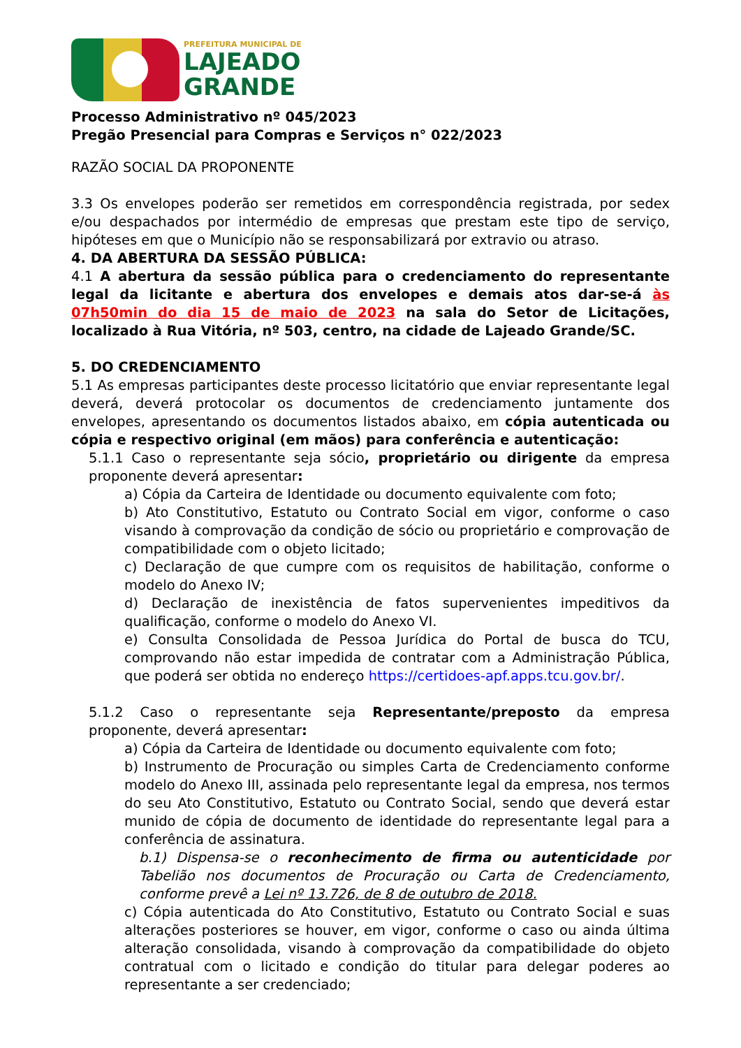PREFEITURA MUNICIPAL DE
LAJEADO
GRANDE
Processo Administrativo nº 045/2023
Pregão Presencial para Compras e Serviços n° 022/2023
RAZÃO SOCIAL DA PROPONENTE
3.3 Os envelopes poderão ser remetidos em correspondência registrada, por sedex e/ou despachados por intermédio de empresas que prestam este tipo de serviço, hipóteses em que o Município não se responsabilizará por extravio ou atraso.
4. DA ABERTURA DA SESSÃO PÚBLICA:
4.1 A abertura da sessão pública para o credenciamento do representante legal da licitante e abertura dos envelopes e demais atos dar-se-á às 07h50min do dia 15 de maio de 2023 na sala do Setor de Licitações, localizado à Rua Vitória, nº 503, centro, na cidade de Lajeado Grande/SC.
5. DO CREDENCIAMENTO
5.1 As empresas participantes deste processo licitatório que enviar representante legal deverá, deverá protocolar os documentos de credenciamento juntamente dos envelopes, apresentando os documentos listados abaixo, em cópia autenticada ou cópia e respectivo original (em mãos) para conferência e autenticação:
5.1.1 Caso o representante seja sócio, proprietário ou dirigente da empresa proponente deverá apresentar:
a) Cópia da Carteira de Identidade ou documento equivalente com foto;
b) Ato Constitutivo, Estatuto ou Contrato Social em vigor, conforme o caso visando à comprovação da condição de sócio ou proprietário e comprovação de compatibilidade com o objeto licitado;
c) Declaração de que cumpre com os requisitos de habilitação, conforme o modelo do Anexo IV;
d) Declaração de inexistência de fatos supervenientes impeditivos da qualificação, conforme o modelo do Anexo VI.
e) Consulta Consolidada de Pessoa Jurídica do Portal de busca do TCU, comprovando não estar impedida de contratar com a Administração Pública, que poderá ser obtida no endereço https://certidoes-apf.apps.tcu.gov.br/.
5.1.2 Caso o representante seja Representante/preposto da empresa proponente, deverá apresentar:
a) Cópia da Carteira de Identidade ou documento equivalente com foto;
b) Instrumento de Procuração ou simples Carta de Credenciamento conforme modelo do Anexo III, assinada pelo representante legal da empresa, nos termos do seu Ato Constitutivo, Estatuto ou Contrato Social, sendo que deverá estar munido de cópia de documento de identidade do representante legal para a conferência de assinatura.
b.1) Dispensa-se o reconhecimento de firma ou autenticidade por Tabelião nos documentos de Procuração ou Carta de Credenciamento, conforme prevê a Lei nº 13.726, de 8 de outubro de 2018.
c) Cópia autenticada do Ato Constitutivo, Estatuto ou Contrato Social e suas alterações posteriores se houver, em vigor, conforme o caso ou ainda última alteração consolidada, visando à comprovação da compatibilidade do objeto contratual com o licitado e condição do titular para delegar poderes ao representante a ser credenciado;